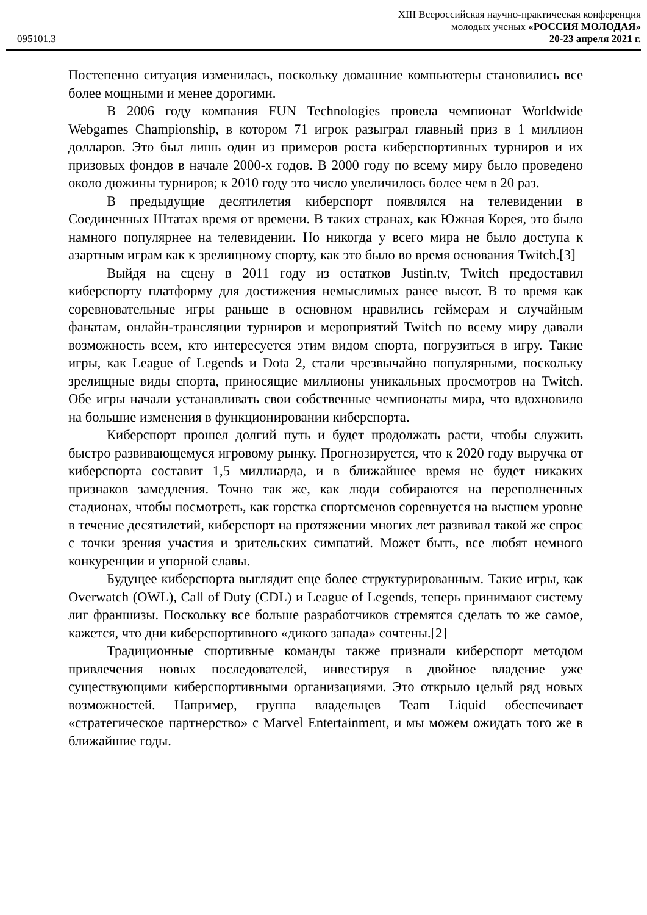095101.3
XIII Всероссийская научно-практическая конференция
молодых ученых «РОССИЯ МОЛОДАЯ»
20-23 апреля 2021 г.
Постепенно ситуация изменилась, поскольку домашние компьютеры становились все более мощными и менее дорогими.
В 2006 году компания FUN Technologies провела чемпионат Worldwide Webgames Championship, в котором 71 игрок разыграл главный приз в 1 миллион долларов. Это был лишь один из примеров роста киберспортивных турниров и их призовых фондов в начале 2000-х годов. В 2000 году по всему миру было проведено около дюжины турниров; к 2010 году это число увеличилось более чем в 20 раз.
В предыдущие десятилетия киберспорт появлялся на телевидении в Соединенных Штатах время от времени. В таких странах, как Южная Корея, это было намного популярнее на телевидении. Но никогда у всего мира не было доступа к азартным играм как к зрелищному спорту, как это было во время основания Twitch.[3]
Выйдя на сцену в 2011 году из остатков Justin.tv, Twitch предоставил киберспорту платформу для достижения немыслимых ранее высот. В то время как соревновательные игры раньше в основном нравились геймерам и случайным фанатам, онлайн-трансляции турниров и мероприятий Twitch по всему миру давали возможность всем, кто интересуется этим видом спорта, погрузиться в игру. Такие игры, как League of Legends и Dota 2, стали чрезвычайно популярными, поскольку зрелищные виды спорта, приносящие миллионы уникальных просмотров на Twitch. Обе игры начали устанавливать свои собственные чемпионаты мира, что вдохновило на большие изменения в функционировании киберспорта.
Киберспорт прошел долгий путь и будет продолжать расти, чтобы служить быстро развивающемуся игровому рынку. Прогнозируется, что к 2020 году выручка от киберспорта составит 1,5 миллиарда, и в ближайшее время не будет никаких признаков замедления. Точно так же, как люди собираются на переполненных стадионах, чтобы посмотреть, как горстка спортсменов соревнуется на высшем уровне в течение десятилетий, киберспорт на протяжении многих лет развивал такой же спрос с точки зрения участия и зрительских симпатий. Может быть, все любят немного конкуренции и упорной славы.
Будущее киберспорта выглядит еще более структурированным. Такие игры, как Overwatch (OWL), Call of Duty (CDL) и League of Legends, теперь принимают систему лиг франшизы. Поскольку все больше разработчиков стремятся сделать то же самое, кажется, что дни киберспортивного «дикого запада» сочтены.[2]
Традиционные спортивные команды также признали киберспорт методом привлечения новых последователей, инвестируя в двойное владение уже существующими киберспортивными организациями. Это открыло целый ряд новых возможностей. Например, группа владельцев Team Liquid обеспечивает «стратегическое партнерство» с Marvel Entertainment, и мы можем ожидать того же в ближайшие годы.